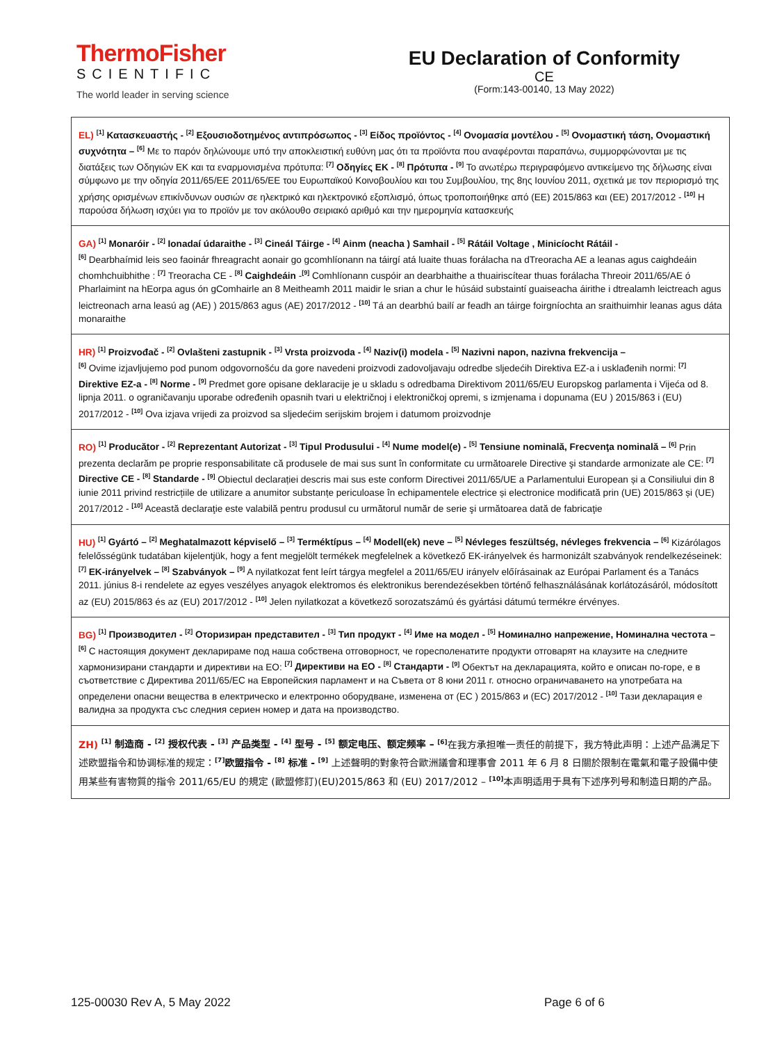ThermoFisher
SCIENTIFIC
The world leader in serving science
EU Declaration of Conformity
CE
(Form:143-00140, 13 May 2022)
EL) <sup>[1]</sup> Κατασκευαστής - <sup>[2]</sup> Εξουσιοδοτημένος αντιπρόσωπος - <sup>[3]</sup> Είδος προϊόντος - <sup>[4]</sup> Ονομασία μοντέλου - <sup>[5]</sup> Ονομαστική τάση, Ονομαστική συχνότητα – <sup>[6]</sup> Με το παρόν δηλώνουμε υπό την αποκλειστική ευθύνη μας ότι τα προϊόντα που αναφέρονται παραπάνω, συμμορφώνονται με τις διατάξεις των Οδηγιών ΕΚ και τα εναρμονισμένα πρότυπα: <sup>[7]</sup> Οδηγίες ΕΚ - <sup>[8]</sup> Πρότυπα - <sup>[9]</sup> Το ανωτέρω περιγραφόμενο αντικείμενο της δήλωσης είναι σύμφωνο με την οδηγία 2011/65/ΕΕ 2011/65/ΕΕ του Ευρωπαϊκού Κοινοβουλίου και του Συμβουλίου, της 8ης Ιουνίου 2011, σχετικά με τον περιορισμό της χρήσης ορισμένων επικίνδυνων ουσιών σε ηλεκτρικό και ηλεκτρονικό εξοπλισμό, όπως τροποποιήθηκε από (ΕΕ) 2015/863 και (ΕΕ) 2017/2012 - <sup>[10]</sup> Η παρούσα δήλωση ισχύει για το προϊόν με τον ακόλουθο σειριακό αριθμό και την ημερομηνία κατασκευής
GA) <sup>[1]</sup> Monaróir - <sup>[2]</sup> Ionadaí údaraithe - <sup>[3]</sup> Cineál Táirge - <sup>[4]</sup> Ainm (neacha ) Samhail - <sup>[5]</sup> Rátáil Voltage , Minicíocht Rátáil -
<sup>[6]</sup> Dearbhaímid leis seo faoinár fhreagracht aonair go gcomhlíonann na táirgí atá luaite thuas forálacha na dTreoracha AE a leanas agus caighdeáin chomhchuibhithe : <sup>[7]</sup> Treoracha CE - <sup>[8]</sup> Caighdeáin -<sup>[9]</sup> Comhlíonann cuspóir an dearbhaithe a thuairiscítear thuas forálacha Threoir 2011/65/AE ó Pharlaimint na hEorpa agus ón gComhairle an 8 Meitheamh 2011 maidir le srian a chur le húsáid substaintí guaiseacha áirithe i dtrealamh leictreach agus leictreonach arna leasú ag (AE) ) 2015/863 agus (AE) 2017/2012 - <sup>[10]</sup> Tá an dearbhú bailí ar feadh an táirge foirgníochta an sraithuimhir leanas agus dáta monaraithe
HR) <sup>[1]</sup> Proizvođač - <sup>[2]</sup> Ovlašteni zastupnik - <sup>[3]</sup> Vrsta proizvoda - <sup>[4]</sup> Naziv(i) modela - <sup>[5]</sup> Nazivni napon, nazivna frekvencija –
<sup>[6]</sup> Ovime izjavljujemo pod punom odgovornošću da gore navedeni proizvodi zadovoljavaju odredbe sljedećih Direktiva EZ-a i usklađenih normi: <sup>[7]</sup> Direktive EZ-a - <sup>[8]</sup> Norme - <sup>[9]</sup> Predmet gore opisane deklaracije je u skladu s odredbama Direktivom 2011/65/EU Europskog parlamenta i Vijeća od 8. lipnja 2011. o ograničavanju uporabe određenih opasnih tvari u električnoj i elektroničkoj opremi, s izmjenama i dopunama (EU ) 2015/863 i (EU) 2017/2012 - <sup>[10]</sup> Ova izjava vrijedi za proizvod sa sljedećim serijskim brojem i datumom proizvodnje
RO) <sup>[1]</sup> Producător - <sup>[2]</sup> Reprezentant Autorizat - <sup>[3]</sup> Tipul Produsului - <sup>[4]</sup> Nume model(e) - <sup>[5]</sup> Tensiune nominală, Frecvenţa nominală – <sup>[6]</sup> Prin prezenta declarăm pe proprie responsabilitate că produsele de mai sus sunt în conformitate cu următoarele Directive şi standarde armonizate ale CE: <sup>[7]</sup> Directive CE - <sup>[8]</sup> Standarde - <sup>[9]</sup> Obiectul declarației descris mai sus este conform Directivei 2011/65/UE a Parlamentului European și a Consiliului din 8 iunie 2011 privind restricțiile de utilizare a anumitor substanțe periculoase în echipamentele electrice și electronice modificată prin (UE) 2015/863 și (UE) 2017/2012 - <sup>[10]</sup> Această declaraţie este valabilă pentru produsul cu următorul număr de serie şi următoarea dată de fabricaţie
HU) <sup>[1]</sup> Gyártó – <sup>[2]</sup> Meghatalmazott képviselő – <sup>[3]</sup> Terméktípus – <sup>[4]</sup> Modell(ek) neve – <sup>[5]</sup> Névleges feszültség, névleges frekvencia – <sup>[6]</sup> Kizárólagos felelősségünk tudatában kijelentjük, hogy a fent megjelölt termékek megfelelnek a következő EK-irányelvek és harmonizált szabványok rendelkezéseinek: <sup>[7]</sup> EK-irányelvek – <sup>[8]</sup> Szabványok – <sup>[9]</sup> A nyilatkozat fent leírt tárgya megfelel a 2011/65/EU irányelv előírásainak az Európai Parlament és a Tanács 2011. június 8-i rendelete az egyes veszélyes anyagok elektromos és elektronikus berendezésekben történő felhasználásának korlátozásáról, módosított az (EU) 2015/863 és az (EU) 2017/2012 - <sup>[10]</sup> Jelen nyilatkozat a következő sorozatszámú és gyártási dátumú termékre érvényes.
BG) <sup>[1]</sup> Производител - <sup>[2]</sup> Оторизиран представител - <sup>[3]</sup> Тип продукт - <sup>[4]</sup> Име на модел - <sup>[5]</sup> Номинално напрежение, Номинална честота – <sup>[6]</sup> С настоящия документ декларираме под наша собствена отговорност, че горесполенатите продукти отговарят на клаузите на следните хармонизирани стандарти и директиви на ЕО: <sup>[7]</sup> Директиви на ЕО - <sup>[8]</sup> Стандарти - <sup>[9]</sup> Обектът на декларацията, който е описан по-горе, е в съответствие с Директива 2011/65/ЕС на Европейския парламент и на Съвета от 8 юни 2011 г. относно ограничаването на употребата на определени опасни вещества в електрическо и електронно оборудване, изменена от (ЕС ) 2015/863 и (ЕС) 2017/2012 - <sup>[10]</sup> Тази декларация е валидна за продукта със следния сериен номер и дата на производство.
ZH) <sup>[1]</sup> 制造商 - <sup>[2]</sup> 授权代表 - <sup>[3]</sup> 产品类型 - <sup>[4]</sup> 型号 - <sup>[5]</sup> 额定电压、额定频率 – <sup>[6]</sup>在我方承担唯一责任的前提下，我方特此声明：上述产品满足下述欧盟指令和协调标准的规定：<sup>[7]</sup>欧盟指令 - <sup>[8]</sup> 标准 - <sup>[9]</sup> 上述聲明的對象符合歐洲議會和理事會 2011 年 6 月 8 日關於限制在電氣和電子設備中使用某些有害物質的指令 2011/65/EU 的規定 (歐盟修訂)(EU)2015/863 和 (EU) 2017/2012 – <sup>[10]</sup>本声明适用于具有下述序列号和制造日期的产品。
125-00030 Rev A, 5 May 2022 Page 6 of 6